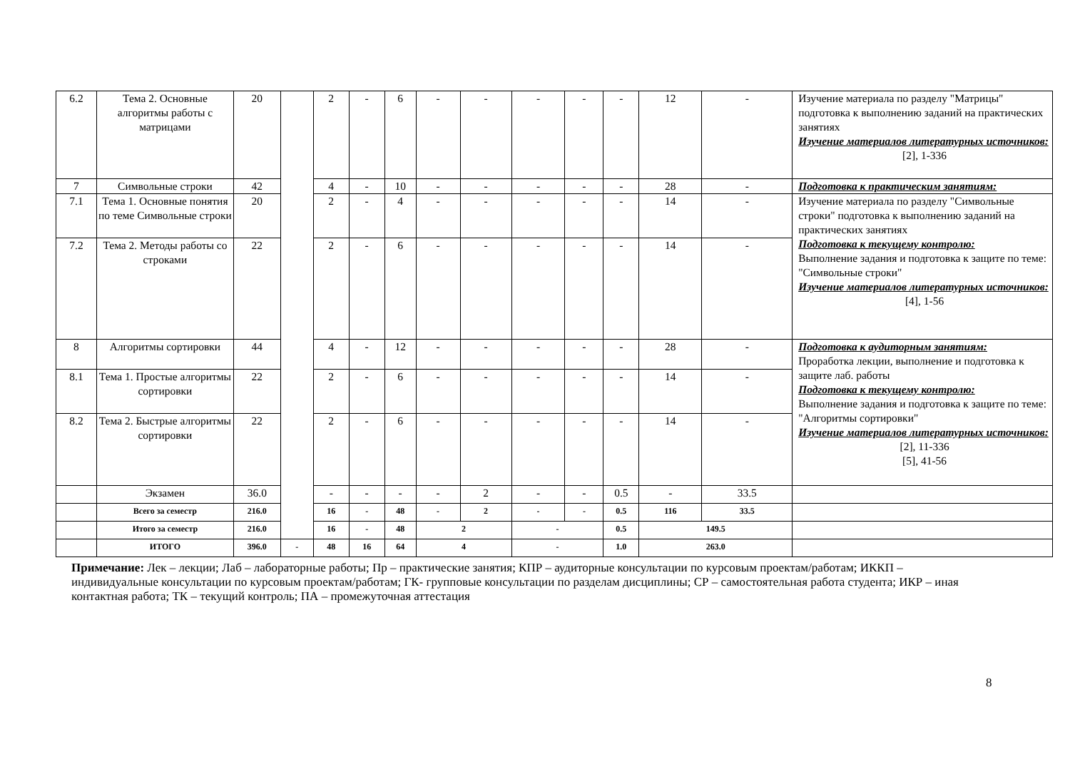| 6.2 | Тема 2. Основные алгоритмы работы с матрицами | 20 | | 2 | - | 6 | - | - | - | - | - | 12 | - | Изучение материала по разделу "Матрицы" подготовка к выполнению заданий на практических занятиях Изучение материалов литературных источников: [2], 1-336 |
| 7 | Символьные строки | 42 | | 4 | - | 10 | - | - | - | - | - | 28 | - | Подготовка к практическим занятиям: |
| 7.1 | Тема 1. Основные понятия по теме Символьные строки | 20 | | 2 | - | 4 | - | - | - | - | - | 14 | - | Изучение материала по разделу "Символьные строки" подготовка к выполнению заданий на практических занятиях Подготовка к текущему контролю: Выполнение задания и подготовка к защите по теме: "Символьные строки" Изучение материалов литературных источников: [4], 1-56 |
| 7.2 | Тема 2. Методы работы со строками | 22 | | 2 | - | 6 | - | - | - | - | - | 14 | - | |
| 8 | Алгоритмы сортировки | 44 | | 4 | - | 12 | - | - | - | - | - | 28 | - | Подготовка к аудиторным занятиям: Проработка лекции, выполнение и подготовка к защите лаб. работы Подготовка к текущему контролю: Выполнение задания и подготовка к защите по теме: "Алгоритмы сортировки" Изучение материалов литературных источников: [2], 11-336 [5], 41-56 |
| 8.1 | Тема 1. Простые алгоритмы сортировки | 22 | | 2 | - | 6 | - | - | - | - | - | 14 | - | |
| 8.2 | Тема 2. Быстрые алгоритмы сортировки | 22 | | 2 | - | 6 | - | - | - | - | - | 14 | - | |
| | Экзамен | 36.0 | | - | - | - | - | 2 | - | - | 0.5 | - | 33.5 | |
| | Всего за семестр | 216.0 | | 16 | - | 48 | - | 2 | - | - | 0.5 | 116 | 33.5 | |
| | Итого за семестр | 216.0 | | 16 | - | 48 | 2 | | - | | 0.5 | 149.5 | | |
| | ИТОГО | 396.0 | - | 48 | 16 | 64 | 4 | | - | | 1.0 | 263.0 | | |
Примечание: Лек – лекции; Лаб – лабораторные работы; Пр – практические занятия; КПР – аудиторные консультации по курсовым проектам/работам; ИККП – индивидуальные консультации по курсовым проектам/работам; ГК- групповые консультации по разделам дисциплины; СР – самостоятельная работа студента; ИКР – иная контактная работа; ТК – текущий контроль; ПА – промежуточная аттестация
8